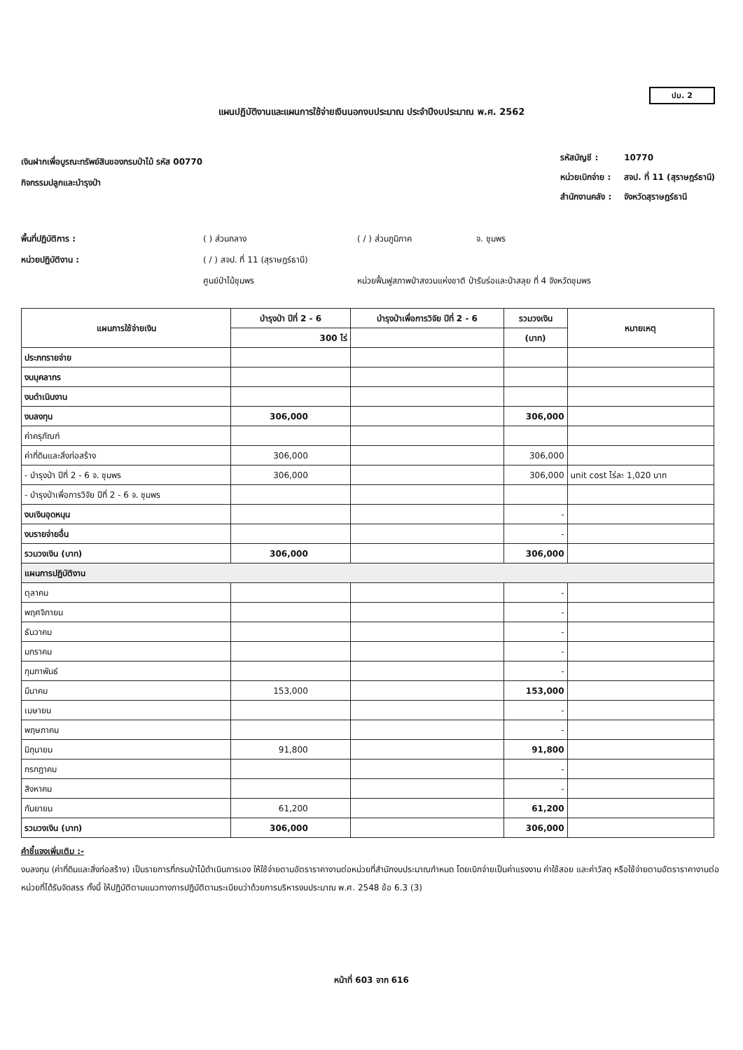ปม. 2
แผนปฏิบัติงานและแผนการใช้จ่ายเงินนอกงบประมาณ ประจำปีงบประมาณ พ.ศ. 2562
เงินฝากเพื่อบูรณะทรัพย์สินของกรมป่าไม้ รหัส 00770
กิจกรรมปลูกและบำรุงป่า
| รหัสบัญชี : | 10770 |
| หน่วยเบิกจ่าย : | สจป. ที่ 11 (สุราษฎร์ธานี) |
| สำนักงานคลัง : | จังหวัดสุราษฎร์ธานี |
พื้นที่ปฏิบัติการ :
( ) ส่วนกลาง
( / ) ส่วนภูมิภาค
จ. ชุมพร
หน่วยปฏิบัติงาน :
( / ) สจป. ที่ 11 (สุราษฎร์ธานี)
ศูนย์ป่าไม้ชุมพร
หน่วยฟื้นฟูสภาพป่าสงวนแห่งชาติ ป่ารับร่อและป่าสลุย ที่ 4 จังหวัดชุมพร
| แผนการใช้จ่ายเงิน | บำรุงป่า ปีที่ 2 - 6 | บำรุงป่าเพื่อการวิจัย ปีที่ 2 - 6 | รวมวงเงิน | หมายเหตุ |
| --- | --- | --- | --- | --- |
| | 300 ไร่ | | (บาท) | |
| ประภทรายจ่าย | | | | |
| งบบุคลากร | | | | |
| งบดำเนินงาน | | | | |
| งบลงทุน | 306,000 | | 306,000 | |
| ค่าครุภัณฑ์ | | | | |
| ค่าที่ดินและสิ่งก่อสร้าง | 306,000 | | 306,000 | |
| - บำรุงป่า ปีที่ 2 - 6 จ. ชุมพร | 306,000 | | 306,000 | unit cost ไร่ละ 1,020 บาท |
| - บำรุงป่าเพื่อการวิจัย ปีที่ 2 - 6 จ. ชุมพร | | | | |
| งบเงินอุดหนุน | | | - | |
| งบรายจ่ายอื่น | | | - | |
| รวมวงเงิน (บาท) | 306,000 | | 306,000 | |
| แผนการปฏิบัติงาน | | | | |
| ตุลาคม | | | - | |
| พฤศจิกายน | | | - | |
| ธันวาคม | | | - | |
| มกราคม | | | - | |
| กุมภาพันธ์ | | | - | |
| มีนาคม | 153,000 | | 153,000 | |
| เมษายน | | | - | |
| พฤษภาคม | | | - | |
| มิถุนายน | 91,800 | | 91,800 | |
| กรกฎาคม | | | - | |
| สิงหาคม | | | - | |
| กันยายน | 61,200 | | 61,200 | |
| รวมวงเงิน (บาท) | 306,000 | | 306,000 | |
คำชี้แจงเพิ่มเติม :-
งบลงทุน (ค่าที่ดินและสิ่งก่อสร้าง) เป็นรายการที่กรมป่าไม้ดำเนินการเอง ให้ใช้จ่ายตามอัตราราคางานต่อหน่วยที่สำนักงบประมาณกำหนด โดยเบิกจ่ายเป็นค่าแรงงาน ค่าใช้สอย และค่าวัสดุ หรือใช้จ่ายตามอัตราราคางานต่อหน่วยที่ได้รับจัดสรร ทั้งนี้ ให้ปฏิบัติตามแนวทางการปฏิบัติตามระเบียบว่าด้วยการบริหารงบประมาณ พ.ศ. 2548 ข้อ 6.3 (3)
หน้าที่ 603 จาก 616